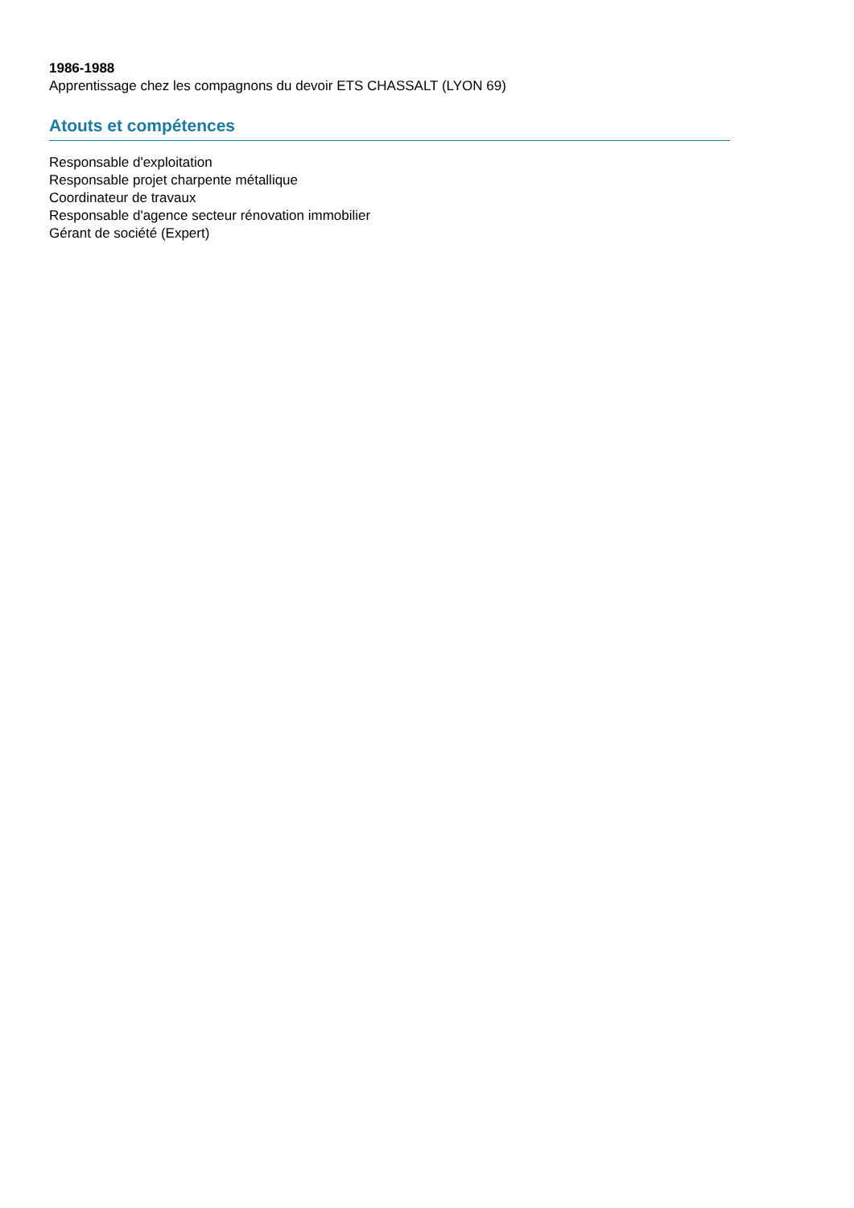1986-1988
Apprentissage chez les compagnons du devoir ETS CHASSALT (LYON 69)
Atouts et compétences
Responsable d'exploitation
Responsable projet charpente métallique
Coordinateur de travaux
Responsable d'agence secteur rénovation immobilier
Gérant de société (Expert)